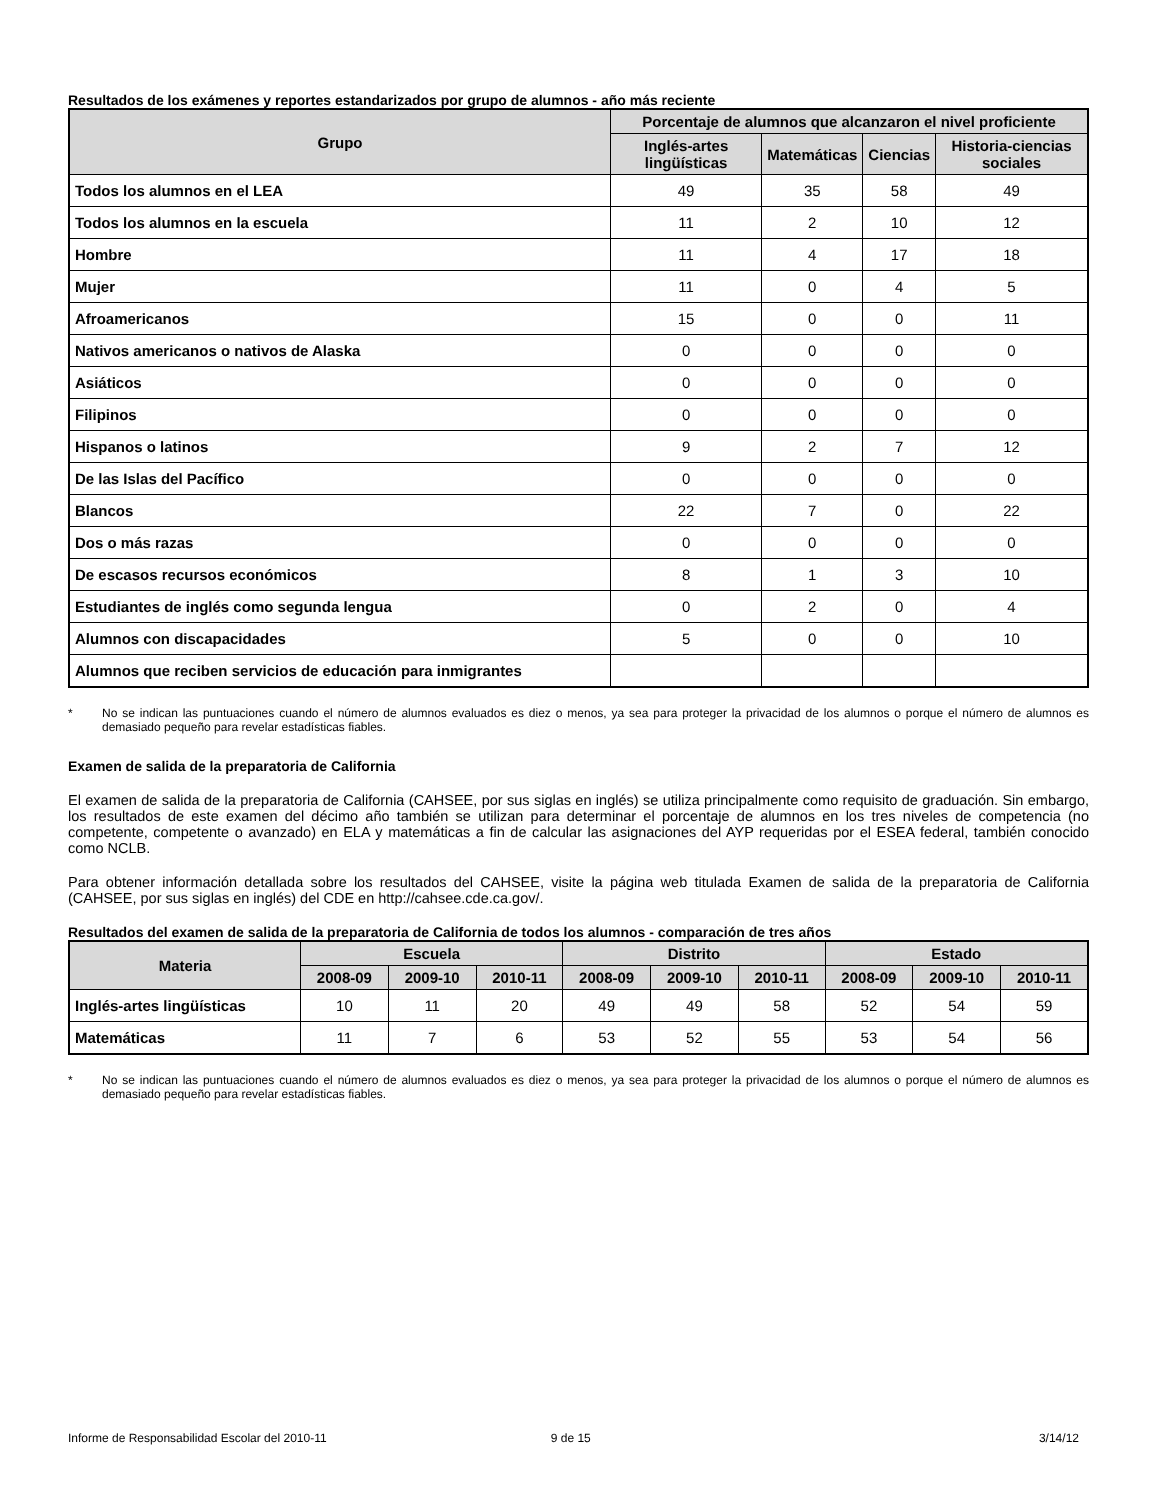Resultados de los exámenes y reportes estandarizados por grupo de alumnos - año más reciente
| Grupo | Porcentaje de alumnos que alcanzaron el nivel proficiente | | | |
| --- | --- | --- | --- | --- |
| | Inglés-artes lingüísticas | Matemáticas | Ciencias | Historia-ciencias sociales |
| Todos los alumnos en el LEA | 49 | 35 | 58 | 49 |
| Todos los alumnos en la escuela | 11 | 2 | 10 | 12 |
| Hombre | 11 | 4 | 17 | 18 |
| Mujer | 11 | 0 | 4 | 5 |
| Afroamericanos | 15 | 0 | 0 | 11 |
| Nativos americanos o nativos de Alaska | 0 | 0 | 0 | 0 |
| Asiáticos | 0 | 0 | 0 | 0 |
| Filipinos | 0 | 0 | 0 | 0 |
| Hispanos o latinos | 9 | 2 | 7 | 12 |
| De las Islas del Pacífico | 0 | 0 | 0 | 0 |
| Blancos | 22 | 7 | 0 | 22 |
| Dos o más razas | 0 | 0 | 0 | 0 |
| De escasos recursos económicos | 8 | 1 | 3 | 10 |
| Estudiantes de inglés como segunda lengua | 0 | 2 | 0 | 4 |
| Alumnos con discapacidades | 5 | 0 | 0 | 10 |
| Alumnos que reciben servicios de educación para inmigrantes | | | | |
* No se indican las puntuaciones cuando el número de alumnos evaluados es diez o menos, ya sea para proteger la privacidad de los alumnos o porque el número de alumnos es demasiado pequeño para revelar estadísticas fiables.
Examen de salida de la preparatoria de California
El examen de salida de la preparatoria de California (CAHSEE, por sus siglas en inglés) se utiliza principalmente como requisito de graduación. Sin embargo, los resultados de este examen del décimo año también se utilizan para determinar el porcentaje de alumnos en los tres niveles de competencia (no competente, competente o avanzado) en ELA y matemáticas a fin de calcular las asignaciones del AYP requeridas por el ESEA federal, también conocido como NCLB.
Para obtener información detallada sobre los resultados del CAHSEE, visite la página web titulada Examen de salida de la preparatoria de California (CAHSEE, por sus siglas en inglés) del CDE en http://cahsee.cde.ca.gov/.
Resultados del examen de salida de la preparatoria de California de todos los alumnos - comparación de tres años
| Materia | Escuela | | | Distrito | | | Estado | | |
| --- | --- | --- | --- | --- | --- | --- | --- | --- | --- |
| | 2008-09 | 2009-10 | 2010-11 | 2008-09 | 2009-10 | 2010-11 | 2008-09 | 2009-10 | 2010-11 |
| Inglés-artes lingüísticas | 10 | 11 | 20 | 49 | 49 | 58 | 52 | 54 | 59 |
| Matemáticas | 11 | 7 | 6 | 53 | 52 | 55 | 53 | 54 | 56 |
* No se indican las puntuaciones cuando el número de alumnos evaluados es diez o menos, ya sea para proteger la privacidad de los alumnos o porque el número de alumnos es demasiado pequeño para revelar estadísticas fiables.
Informe de Responsabilidad Escolar del 2010-11 9 de 15 3/14/12